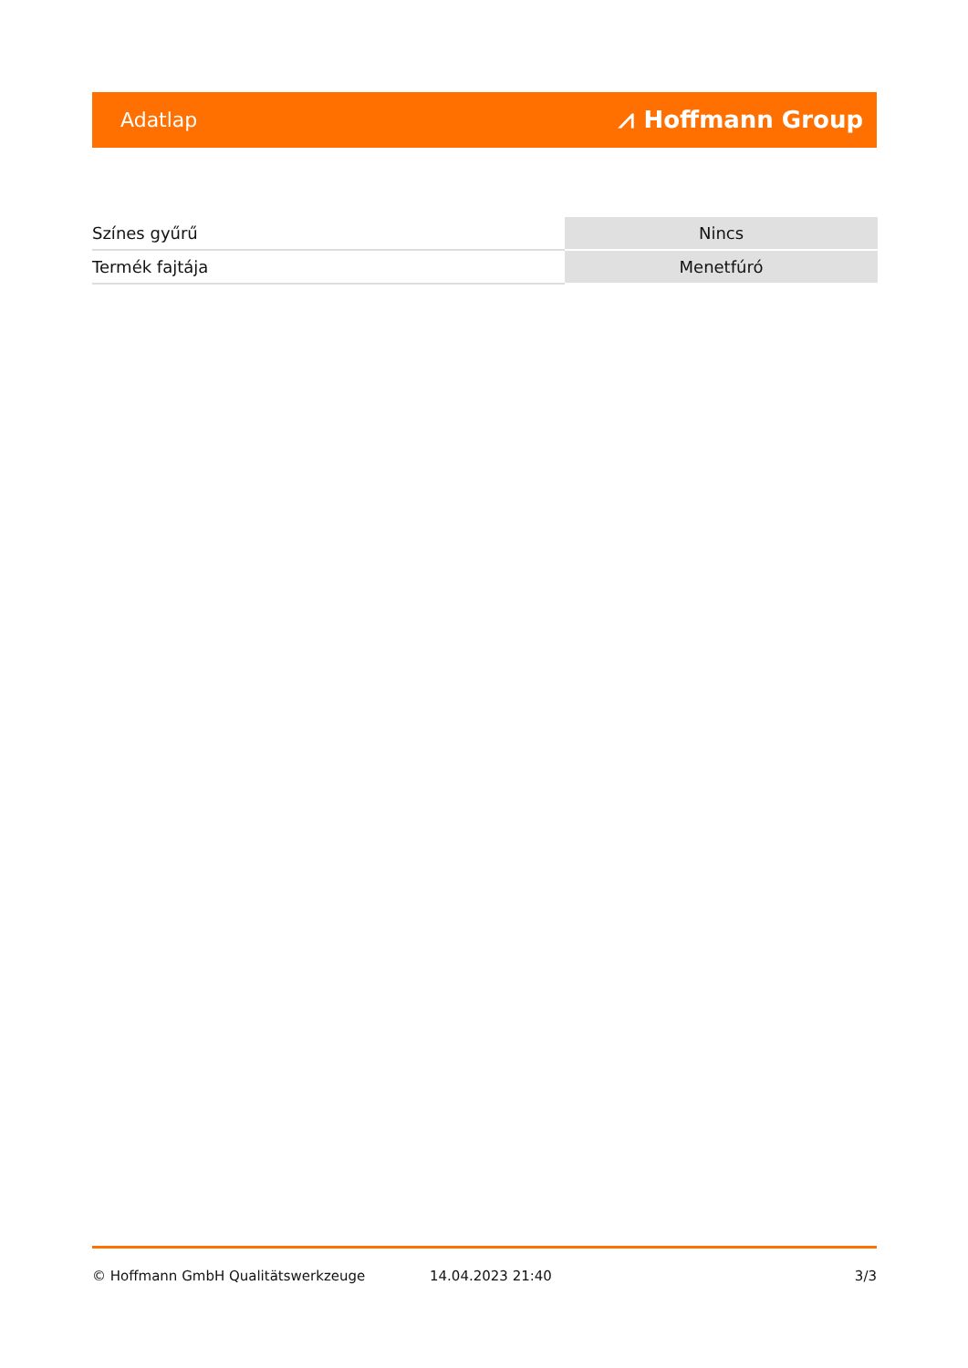Adatlap ⩘ Hoffmann Group
| Színes gyűrű | Nincs |
| Termék fajtája | Menetfúró |
© Hoffmann GmbH Qualitätswerkzeuge 14.04.2023 21:40 3/3